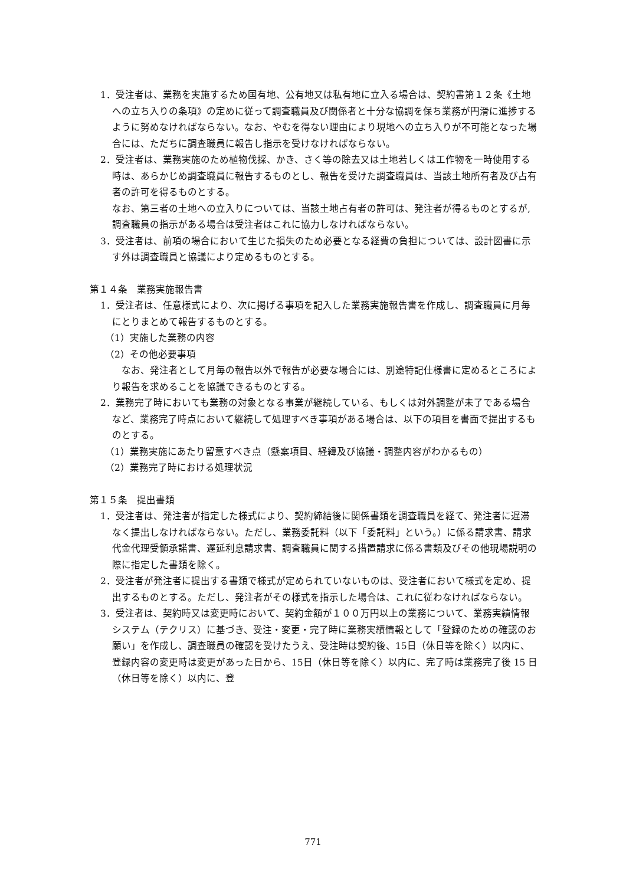1．受注者は、業務を実施するため国有地、公有地又は私有地に立入る場合は、契約書第１２条《土地への立ち入りの条項》の定めに従って調査職員及び関係者と十分な協調を保ち業務が円滑に進捗するように努めなければならない。なお、やむを得ない理由により現地への立ち入りが不可能となった場合には、ただちに調査職員に報告し指示を受けなければならない。
2．受注者は、業務実施のため植物伐採、かき、さく等の除去又は土地若しくは工作物を一時使用する時は、あらかじめ調査職員に報告するものとし、報告を受けた調査職員は、当該土地所有者及び占有者の許可を得るものとする。
なお、第三者の土地への立入りについては、当該土地占有者の許可は、発注者が得るものとするが,調査職員の指示がある場合は受注者はこれに協力しなければならない。
3．受注者は、前項の場合において生じた損失のため必要となる経費の負担については、設計図書に示す外は調査職員と協議により定めるものとする。
第１４条　業務実施報告書
1．受注者は、任意様式により、次に掲げる事項を記入した業務実施報告書を作成し、調査職員に月毎にとりまとめて報告するものとする。
（1）実施した業務の内容
（2）その他必要事項
　なお、発注者として月毎の報告以外で報告が必要な場合には、別途特記仕様書に定めるところにより報告を求めることを協議できるものとする。
2．業務完了時においても業務の対象となる事業が継続している、もしくは対外調整が未了である場合など、業務完了時点において継続して処理すべき事項がある場合は、以下の項目を書面で提出するものとする。
（1）業務実施にあたり留意すべき点（懸案項目、経緯及び協議・調整内容がわかるもの）
（2）業務完了時における処理状況
第１５条　提出書類
1．受注者は、発注者が指定した様式により、契約締結後に関係書類を調査職員を経て、発注者に遅滞なく提出しなければならない。ただし、業務委託料（以下「委託料」という。）に係る請求書、請求代金代理受領承諾書、遅延利息請求書、調査職員に関する措置請求に係る書類及びその他現場説明の際に指定した書類を除く。
2．受注者が発注者に提出する書類で様式が定められていないものは、受注者において様式を定め、提出するものとする。ただし、発注者がその様式を指示した場合は、これに従わなければならない。
3．受注者は、契約時又は変更時において、契約金額が１００万円以上の業務について、業務実績情報システム（テクリス）に基づき、受注・変更・完了時に業務実績情報として「登録のための確認のお願い」を作成し、調査職員の確認を受けたうえ、受注時は契約後、15日（休日等を除く）以内に、登録内容の変更時は変更があった日から、15日（休日等を除く）以内に、完了時は業務完了後 15 日（休日等を除く）以内に、登
771